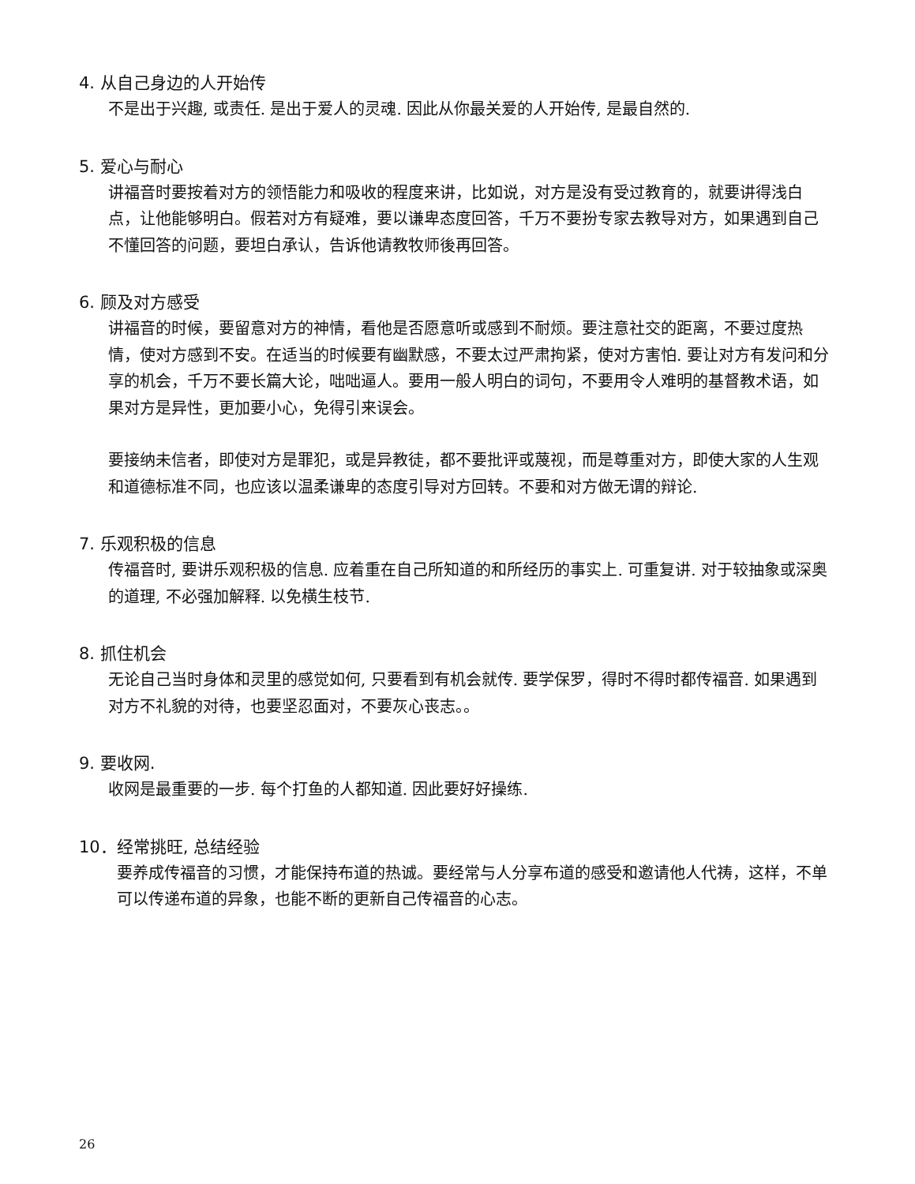4. 从自己身边的人开始传
不是出于兴趣, 或责任. 是出于爱人的灵魂. 因此从你最关爱的人开始传, 是最自然的.
5. 爱心与耐心
讲福音时要按着对方的领悟能力和吸收的程度来讲，比如说，对方是没有受过教育的，就要讲得浅白点，让他能够明白。假若对方有疑难，要以谦卑态度回答，千万不要扮专家去教导对方，如果遇到自己不懂回答的问题，要坦白承认，告诉他请教牧师後再回答。
6. 顾及对方感受
讲福音的时候，要留意对方的神情，看他是否愿意听或感到不耐烦。要注意社交的距离，不要过度热情，使对方感到不安。在适当的时候要有幽默感，不要太过严肃拘紧，使对方害怕. 要让对方有发问和分享的机会，千万不要长篇大论，咄咄逼人。要用一般人明白的词句，不要用令人难明的基督教术语，如果对方是异性，更加要小心，免得引来误会。
要接纳未信者，即使对方是罪犯，或是异教徒，都不要批评或蔑视，而是尊重对方，即使大家的人生观和道德标准不同，也应该以温柔谦卑的态度引导对方回转。不要和对方做无谓的辩论.
7. 乐观积极的信息
传福音时, 要讲乐观积极的信息. 应着重在自己所知道的和所经历的事实上. 可重复讲. 对于较抽象或深奥的道理, 不必强加解释. 以免横生枝节.
8. 抓住机会
无论自己当时身体和灵里的感觉如何, 只要看到有机会就传. 要学保罗，得时不得时都传福音. 如果遇到对方不礼貌的对待，也要坚忍面对，不要灰心丧志。。
9. 要收网.
收网是最重要的一步. 每个打鱼的人都知道. 因此要好好操练.
10．经常挑旺, 总结经验
要养成传福音的习惯，才能保持布道的热诚。要经常与人分享布道的感受和邀请他人代祷，这样，不单可以传递布道的异象，也能不断的更新自己传福音的心志。
26